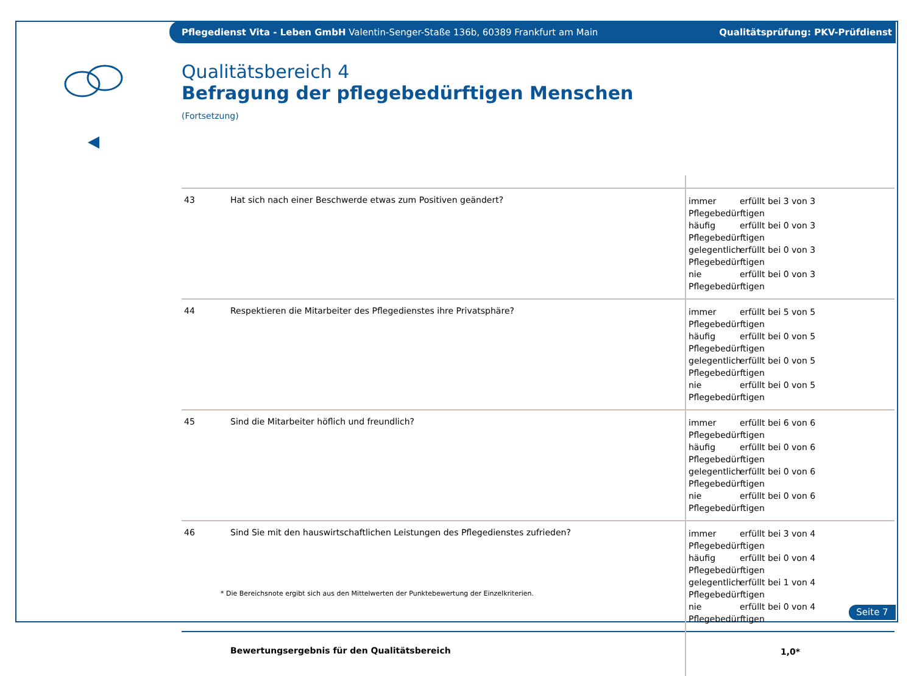Pflegedienst Vita - Leben GmbH Valentin-Senger-Staße 136b, 60389 Frankfurt am Main
Qualitätsprüfung: PKV-Prüfdienst
Qualitätsbereich 4
Befragung der pflegebedürftigen Menschen
(Fortsetzung)
| 43 | Hat sich nach einer Beschwerde etwas zum Positiven geändert? | immer erfüllt bei 3 von 3 Pflegebedürftigen häufig erfüllt bei 0 von 3 Pflegebedürftigen gelegentlich erfüllt bei 0 von 3 Pflegebedürftigen nie erfüllt bei 0 von 3 Pflegebedürftigen |
| 44 | Respektieren die Mitarbeiter des Pflegedienstes ihre Privatsphäre? | immer erfüllt bei 5 von 5 Pflegebedürftigen häufig erfüllt bei 0 von 5 Pflegebedürftigen gelegentlich erfüllt bei 0 von 5 Pflegebedürftigen nie erfüllt bei 0 von 5 Pflegebedürftigen |
| 45 | Sind die Mitarbeiter höflich und freundlich? | immer erfüllt bei 6 von 6 Pflegebedürftigen häufig erfüllt bei 0 von 6 Pflegebedürftigen gelegentlich erfüllt bei 0 von 6 Pflegebedürftigen nie erfüllt bei 0 von 6 Pflegebedürftigen |
| 46 | Sind Sie mit den hauswirtschaftlichen Leistungen des Pflegedienstes zufrieden? | immer erfüllt bei 3 von 4 Pflegebedürftigen häufig erfüllt bei 0 von 4 Pflegebedürftigen gelegentlich erfüllt bei 1 von 4 Pflegebedürftigen nie erfüllt bei 0 von 4 Pflegebedürftigen |
| | Bewertungsergebnis für den Qualitätsbereich | 1,0* |
* Die Bereichsnote ergibt sich aus den Mittelwerten der Punktebewertung der Einzelkriterien.
Seite 7